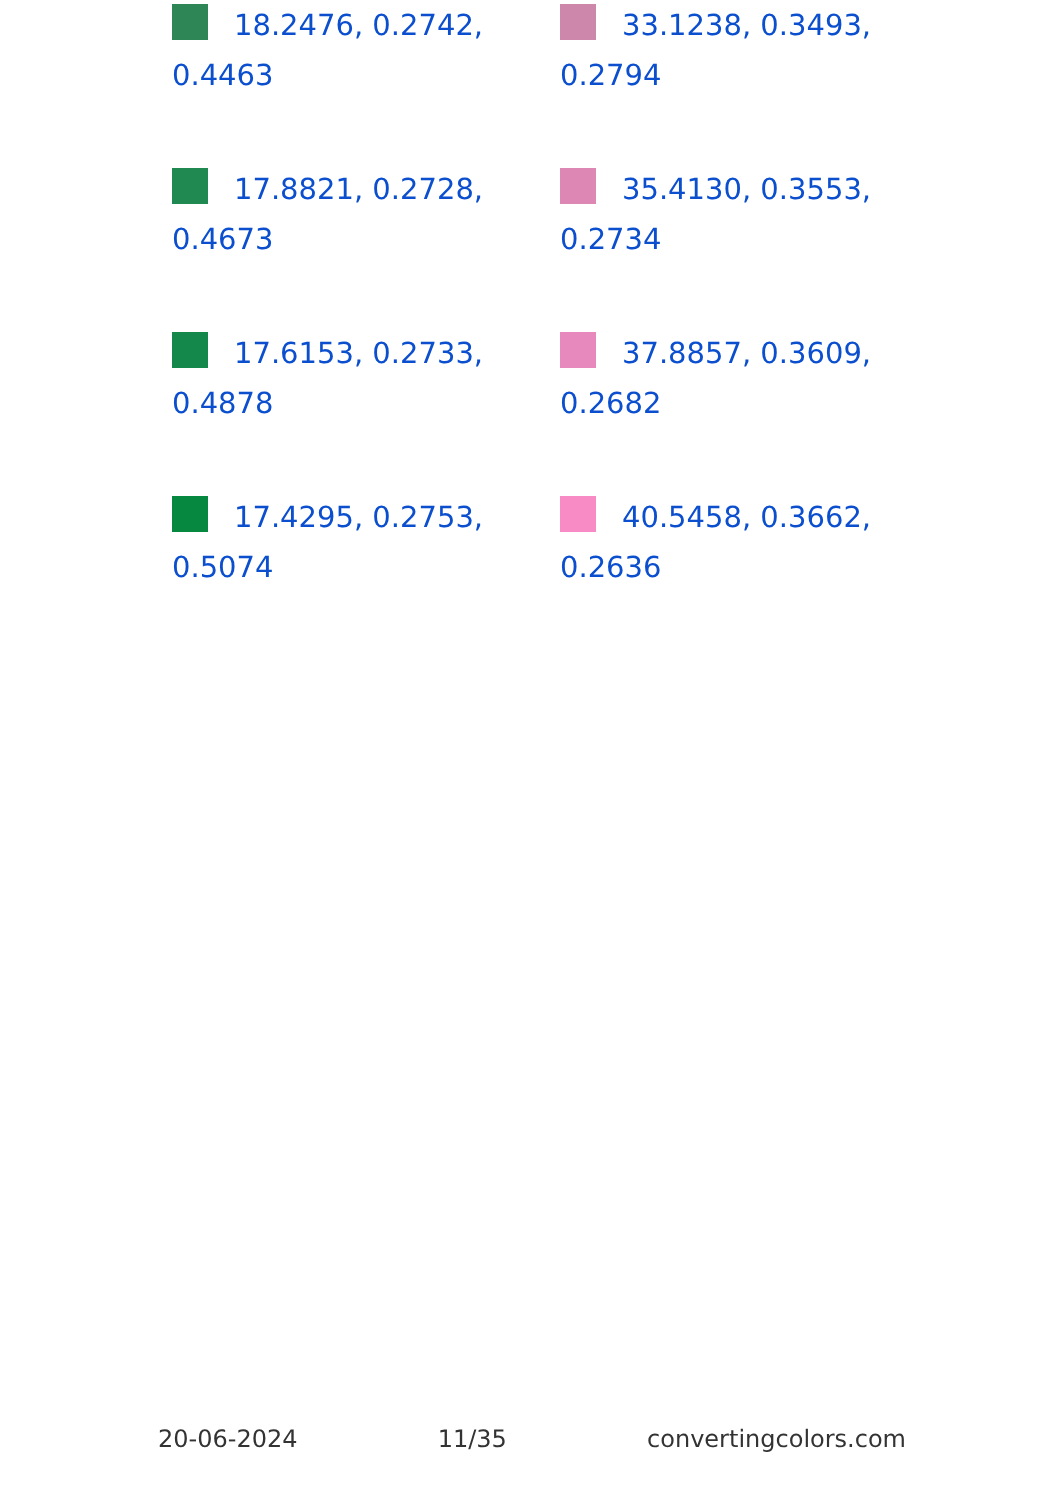18.2476, 0.2742, 0.4463
33.1238, 0.3493, 0.2794
17.8821, 0.2728, 0.4673
35.4130, 0.3553, 0.2734
17.6153, 0.2733, 0.4878
37.8857, 0.3609, 0.2682
17.4295, 0.2753, 0.5074
40.5458, 0.3662, 0.2636
20-06-2024 11/35 convertingcolors.com